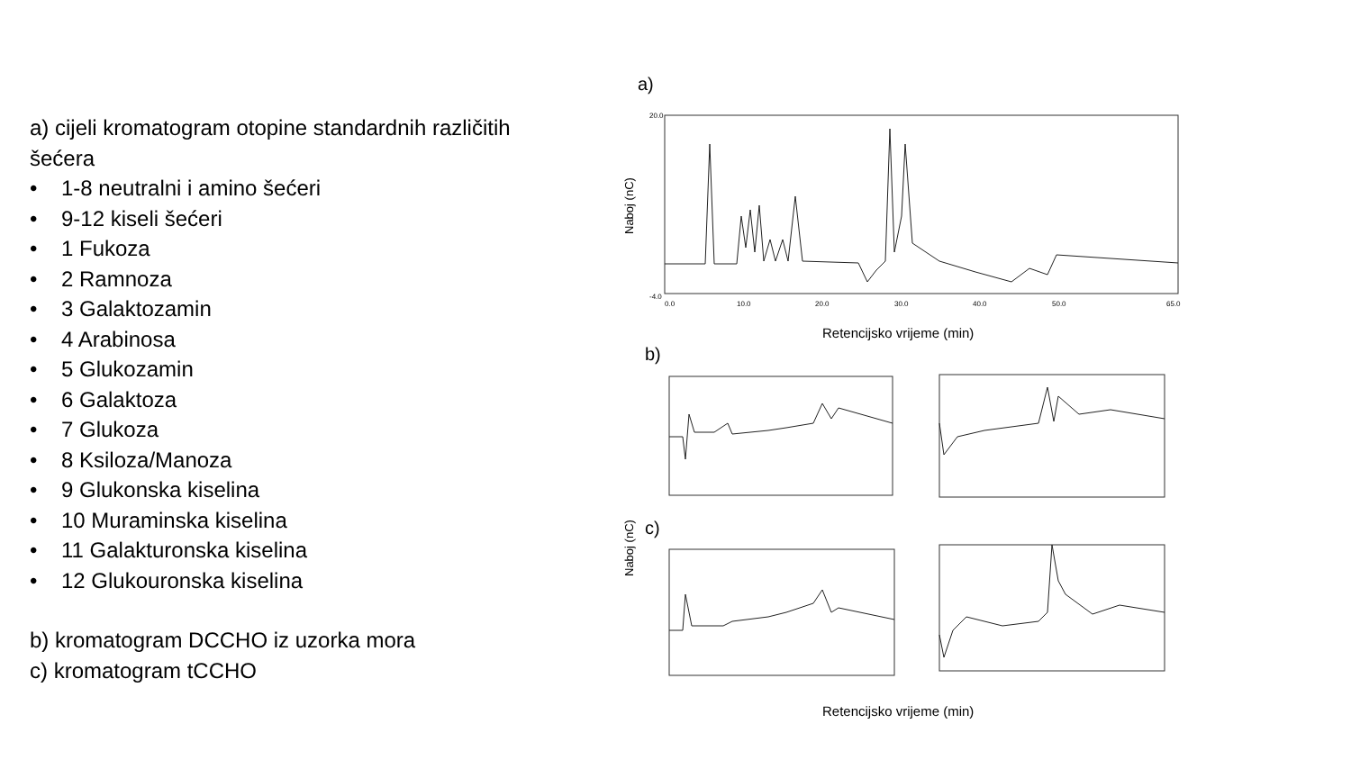a) cijeli kromatogram otopine standardnih različitih šećera
• 1-8 neutralni i amino šećeri
• 9-12 kiseli šećeri
• 1 Fukoza
• 2 Ramnoza
• 3 Galaktozamin
• 4 Arabinosa
• 5 Glukozamin
• 6 Galaktoza
• 7 Glukoza
• 8 Ksiloza/Manoza
• 9 Glukonska kiselina
• 10 Muraminska kiselina
• 11 Galakturonska kiselina
• 12 Glukouronska kiselina
b) kromatogram DCCHO iz uzorka mora
c) kromatogram tCCHO
a)
Naboj (nC)
Retencijsko vrijeme (min)
20.0
-4.0
0.0
10.0
20.0
30.0
40.0
50.0
65.0
b)
Naboj (nC)
c)
Retencijsko vrijeme (min)